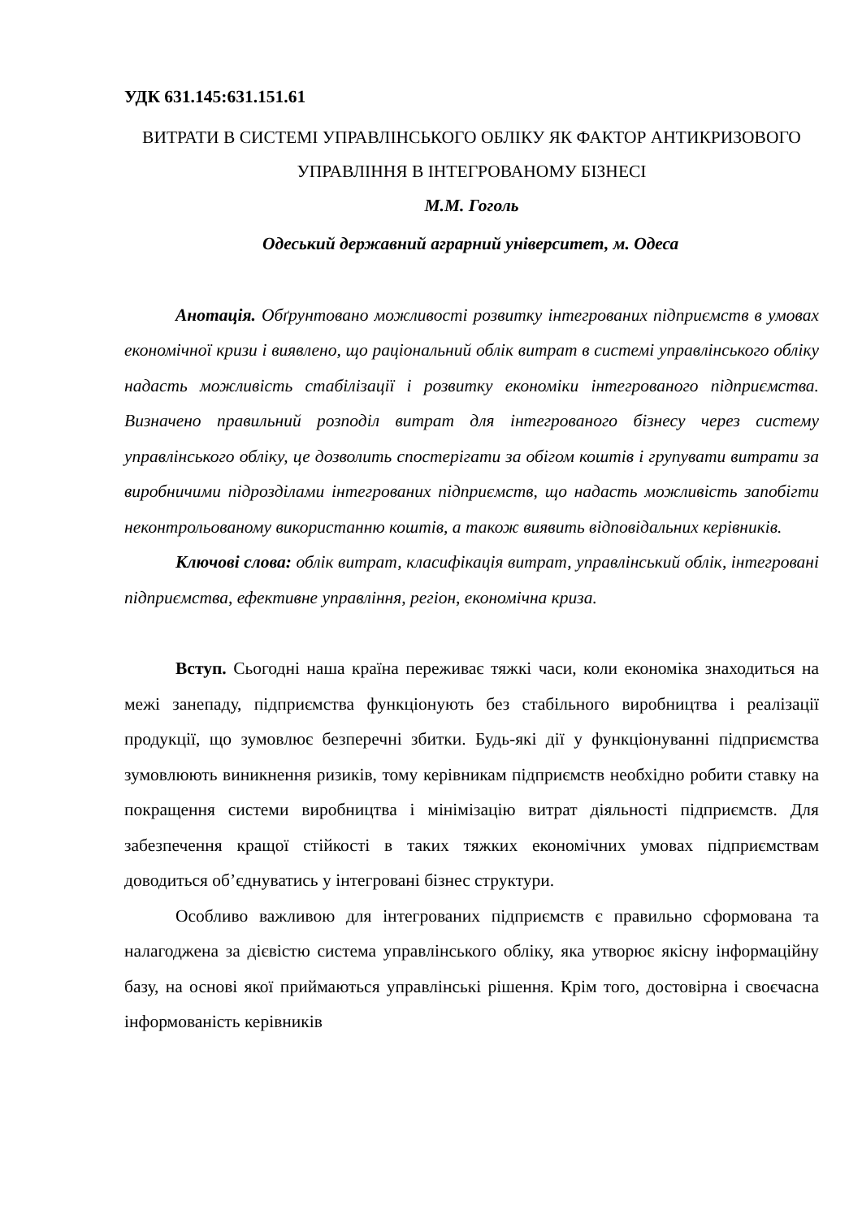УДК 631.145:631.151.61
ВИТРАТИ В СИСТЕМІ УПРАВЛІНСЬКОГО ОБЛІКУ ЯК ФАКТОР АНТИКРИЗОВОГО УПРАВЛІННЯ В ІНТЕГРОВАНОМУ БІЗНЕСІ
М.М. Гоголь
Одеський державний аграрний університет, м. Одеса
Анотація. Обґрунтовано можливості розвитку інтегрованих підприємств в умовах економічної кризи і виявлено, що раціональний облік витрат в системі управлінського обліку надасть можливість стабілізації і розвитку економіки інтегрованого підприємства. Визначено правильний розподіл витрат для інтегрованого бізнесу через систему управлінського обліку, це дозволить спостерігати за обігом коштів і групувати витрати за виробничими підрозділами інтегрованих підприємств, що надасть можливість запобігти неконтрольованому використанню коштів, а також виявить відповідальних керівників.
Ключові слова: облік витрат, класифікація витрат, управлінський облік, інтегровані підприємства, ефективне управління, регіон, економічна криза.
Вступ. Сьогодні наша країна переживає тяжкі часи, коли економіка знаходиться на межі занепаду, підприємства функціонують без стабільного виробництва і реалізації продукції, що зумовлює безперечні збитки. Будь-які дії у функціонуванні підприємства зумовлюють виникнення ризиків, тому керівникам підприємств необхідно робити ставку на покращення системи виробництва і мінімізацію витрат діяльності підприємств. Для забезпечення кращої стійкості в таких тяжких економічних умовах підприємствам доводиться об’єднуватись у інтегровані бізнес структури.
Особливо важливою для інтегрованих підприємств є правильно сформована та налагоджена за дієвістю система управлінського обліку, яка утворює якісну інформаційну базу, на основі якої приймаються управлінські рішення. Крім того, достовірна і своєчасна інформованість керівників